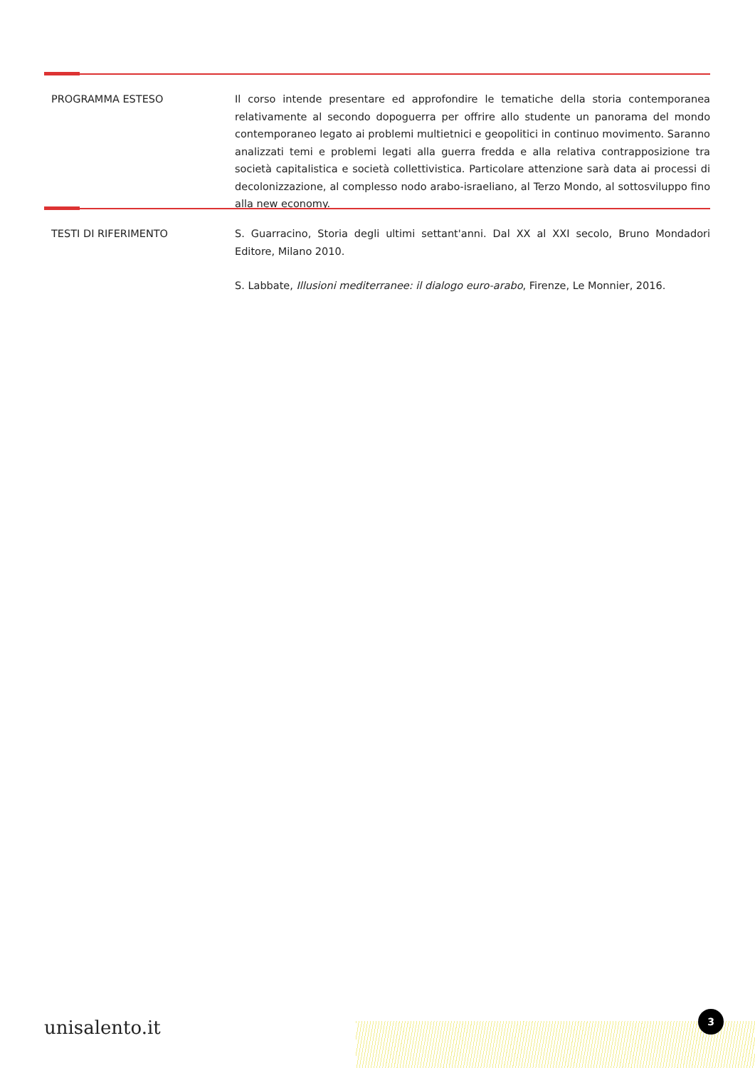PROGRAMMA ESTESO Il corso intende presentare ed approfondire le tematiche della storia contemporanea relativamente al secondo dopoguerra per offrire allo studente un panorama del mondo contemporaneo legato ai problemi multietnici e geopolitici in continuo movimento. Saranno analizzati temi e problemi legati alla guerra fredda e alla relativa contrapposizione tra società capitalistica e società collettivistica. Particolare attenzione sarà data ai processi di decolonizzazione, al complesso nodo arabo-israeliano, al Terzo Mondo, al sottosviluppo fino alla new economy.
TESTI DI RIFERIMENTO S. Guarracino, Storia degli ultimi settant'anni. Dal XX al XXI secolo, Bruno Mondadori Editore, Milano 2010.
S. Labbate, Illusioni mediterranee: il dialogo euro-arabo, Firenze, Le Monnier, 2016.
unisalento.it
3